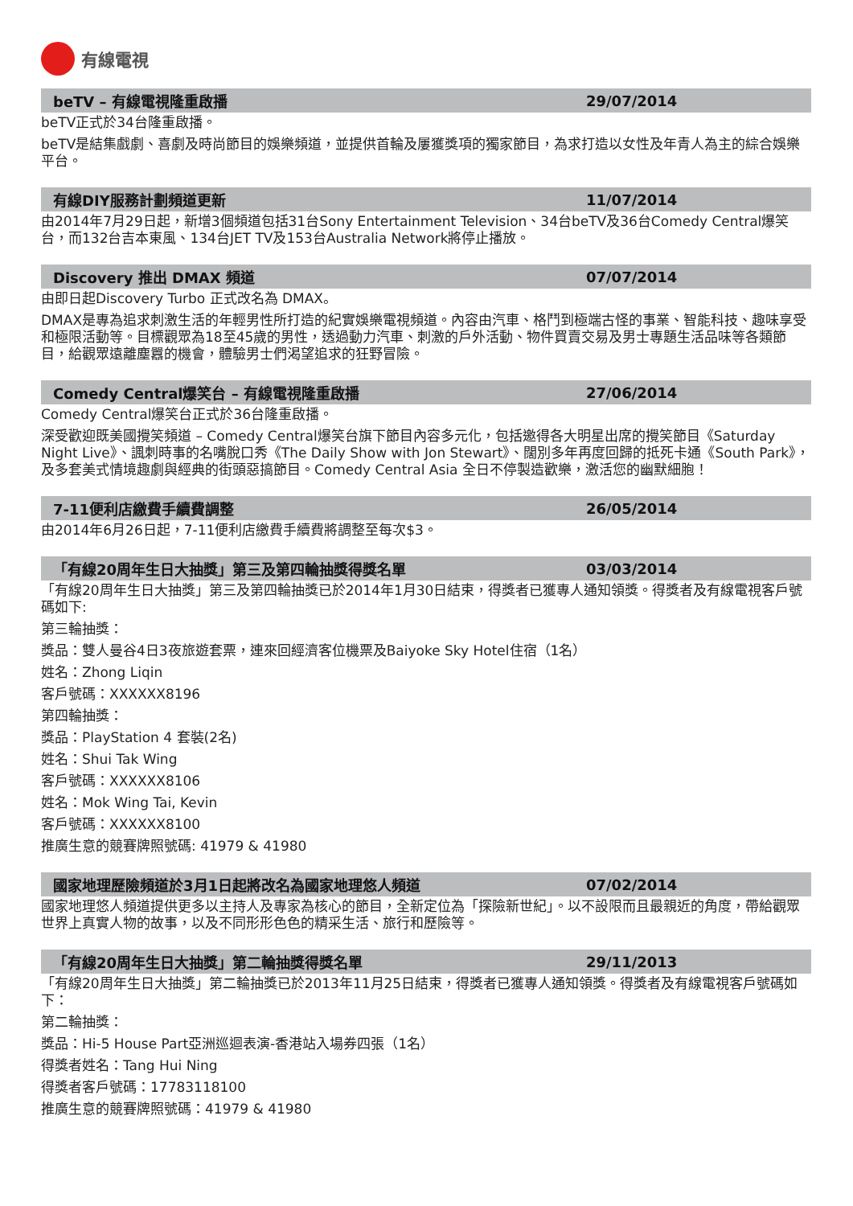有線電視
beTV – 有線電視隆重啟播 29/07/2014
beTV正式於34台隆重啟播。
beTV是結集戲劇、喜劇及時尚節目的娛樂頻道，並提供首輪及屢獲獎項的獨家節目，為求打造以女性及年青人為主的綜合娛樂平台。
有線DIY服務計劃頻道更新 11/07/2014
由2014年7月29日起，新增3個頻道包括31台Sony Entertainment Television、34台beTV及36台Comedy Central爆笑台，而132台吉本東風、134台JET TV及153台Australia Network將停止播放。
Discovery 推出 DMAX 頻道 07/07/2014
由即日起Discovery Turbo 正式改名為 DMAX。
DMAX是專為追求刺激生活的年輕男性所打造的紀實娛樂電視頻道。內容由汽車、格鬥到極端古怪的事業、智能科技、趣味享受和極限活動等。目標觀眾為18至45歲的男性，透過動力汽車、刺激的戶外活動、物件買賣交易及男士專題生活品味等各類節目，給觀眾遠離塵囂的機會，體驗男士們渴望追求的狂野冒險。
Comedy Central爆笑台 – 有線電視隆重啟播
27/06/2014
Comedy Central爆笑台正式於36台隆重啟播。
深受歡迎既美國攪笑頻道 – Comedy Central爆笑台旗下節目內容多元化，包括邀得各大明星出席的攪笑節目《Saturday Night Live》、諷刺時事的名嘴脫口秀《The Daily Show with Jon Stewart》、闊別多年再度回歸的抵死卡通《South Park》，及多套美式情境趣劇與經典的街頭惡搞節目。Comedy Central Asia 全日不停製造歡樂，激活您的幽默細胞！
7-11便利店繳費手續費調整 26/05/2014
由2014年6月26日起，7-11便利店繳費手續費將調整至每次$3。
「有線20周年生日大抽獎」第三及第四輪抽獎得獎名單
03/03/2014
「有線20周年生日大抽獎」第三及第四輪抽獎已於2014年1月30日結束，得獎者已獲專人通知領獎。得獎者及有線電視客戶號碼如下:
第三輪抽獎：
獎品：雙人曼谷4日3夜旅遊套票，連來回經濟客位機票及Baiyoke Sky Hotel住宿（1名）
姓名：Zhong Liqin
客戶號碼：XXXXXX8196
第四輪抽獎：
獎品：PlayStation 4 套裝(2名)
姓名：Shui Tak Wing
客戶號碼：XXXXXX8106
姓名：Mok Wing Tai, Kevin
客戶號碼：XXXXXX8100
推廣生意的競賽牌照號碼: 41979 & 41980
國家地理歷險頻道於3月1日起將改名為國家地理悠人頻道
07/02/2014
國家地理悠人頻道提供更多以主持人及專家為核心的節目，全新定位為「探險新世紀」。以不設限而且最親近的角度，帶給觀眾世界上真實人物的故事，以及不同形形色色的精采生活、旅行和歷險等。
「有線20周年生日大抽獎」第二輪抽獎得獎名單
29/11/2013
「有線20周年生日大抽獎」第二輪抽獎已於2013年11月25日結束，得獎者已獲專人通知領獎。得獎者及有線電視客戶號碼如下：
第二輪抽獎：
獎品：Hi-5 House Part亞洲巡迴表演-香港站入場券四張（1名）
得獎者姓名：Tang Hui Ning
得獎者客戶號碼：17783118100
推廣生意的競賽牌照號碼：41979 & 41980